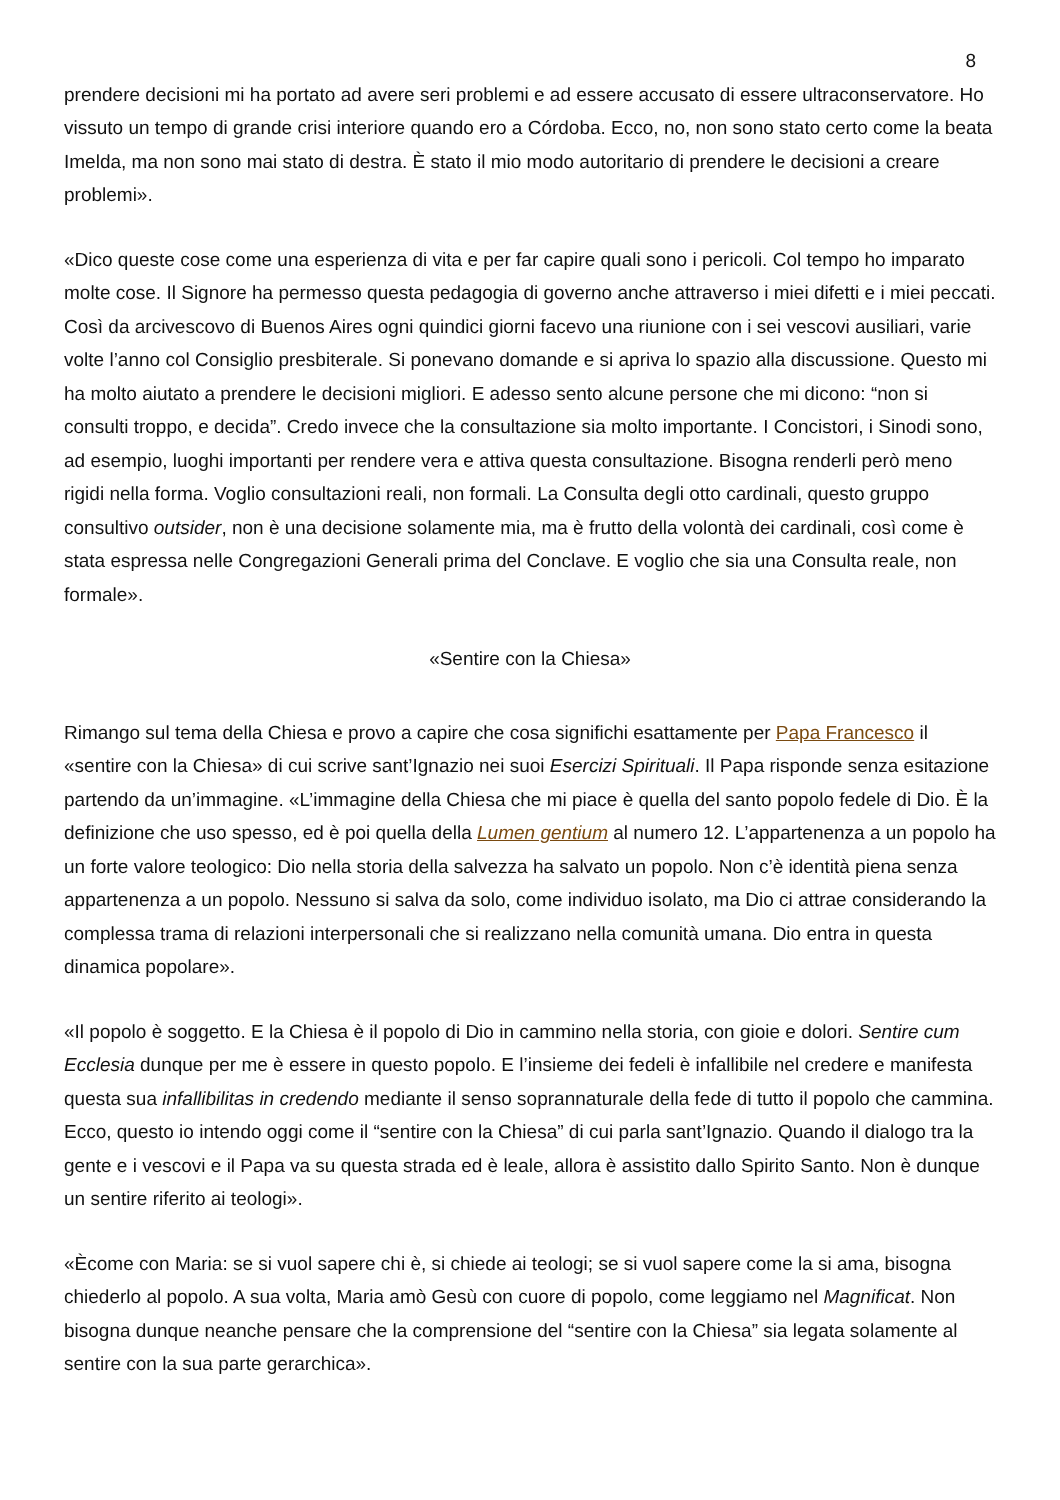8
prendere decisioni mi ha portato ad avere seri problemi e ad essere accusato di essere ultraconservatore. Ho vissuto un tempo di grande crisi interiore quando ero a Córdoba. Ecco, no, non sono stato certo come la beata Imelda, ma non sono mai stato di destra. È stato il mio modo autoritario di prendere le decisioni a creare problemi».
«Dico queste cose come una esperienza di vita e per far capire quali sono i pericoli. Col tempo ho imparato molte cose. Il Signore ha permesso questa pedagogia di governo anche attraverso i miei difetti e i miei peccati. Così da arcivescovo di Buenos Aires ogni quindici giorni facevo una riunione con i sei vescovi ausiliari, varie volte l’anno col Consiglio presbiterale. Si ponevano domande e si apriva lo spazio alla discussione. Questo mi ha molto aiutato a prendere le decisioni migliori. E adesso sento alcune persone che mi dicono: “non si consulti troppo, e decida”. Credo invece che la consultazione sia molto importante. I Concistori, i Sinodi sono, ad esempio, luoghi importanti per rendere vera e attiva questa consultazione. Bisogna renderli però meno rigidi nella forma. Voglio consultazioni reali, non formali. La Consulta degli otto cardinali, questo gruppo consultivo outsider, non è una decisione solamente mia, ma è frutto della volontà dei cardinali, così come è stata espressa nelle Congregazioni Generali prima del Conclave. E voglio che sia una Consulta reale, non formale».
«Sentire con la Chiesa»
Rimango sul tema della Chiesa e provo a capire che cosa significhi esattamente per Papa Francesco il «sentire con la Chiesa» di cui scrive sant’Ignazio nei suoi Esercizi Spirituali. Il Papa risponde senza esitazione partendo da un’immagine. «L’immagine della Chiesa che mi piace è quella del santo popolo fedele di Dio. È la definizione che uso spesso, ed è poi quella della Lumen gentium al numero 12. L’appartenenza a un popolo ha un forte valore teologico: Dio nella storia della salvezza ha salvato un popolo. Non c’è identità piena senza appartenenza a un popolo. Nessuno si salva da solo, come individuo isolato, ma Dio ci attrae considerando la complessa trama di relazioni interpersonali che si realizzano nella comunità umana. Dio entra in questa dinamica popolare».
«Il popolo è soggetto. E la Chiesa è il popolo di Dio in cammino nella storia, con gioie e dolori. Sentire cum Ecclesia dunque per me è essere in questo popolo. E l’insieme dei fedeli è infallibile nel credere e manifesta questa sua infallibilitas in credendo mediante il senso soprannaturale della fede di tutto il popolo che cammina. Ecco, questo io intendo oggi come il “sentire con la Chiesa” di cui parla sant’Ignazio. Quando il dialogo tra la gente e i vescovi e il Papa va su questa strada ed è leale, allora è assistito dallo Spirito Santo. Non è dunque un sentire riferito ai teologi».
«Ècome con Maria: se si vuol sapere chi è, si chiede ai teologi; se si vuol sapere come la si ama, bisogna chiederlo al popolo. A sua volta, Maria amò Gesù con cuore di popolo, come leggiamo nel Magnificat. Non bisogna dunque neanche pensare che la comprensione del “sentire con la Chiesa” sia legata solamente al sentire con la sua parte gerarchica».